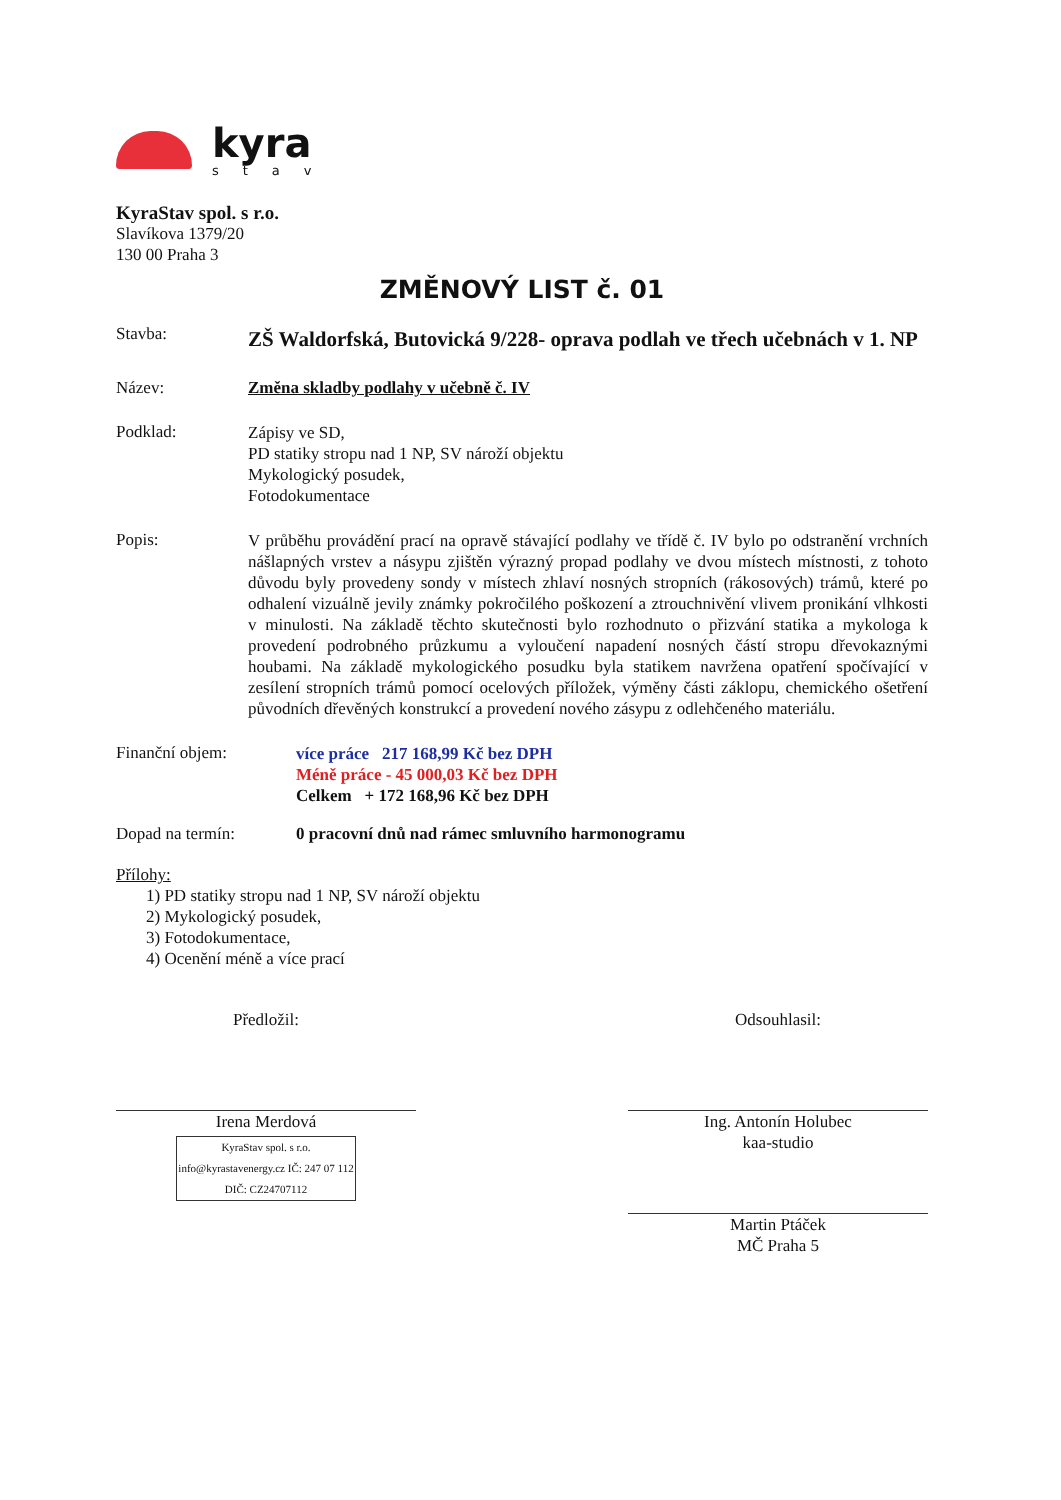kyra
stav
KyraStav spol. s r.o.
Slavíkova 1379/20
130 00 Praha 3
ZMĚNOVÝ LIST č. 01
Stavba:
ZŠ Waldorfská, Butovická 9/228- oprava podlah ve třech učebnách v 1. NP
Název: Změna skladby podlahy v učebně č. IV
Podklad:
Zápisy ve SD,
PD statiky stropu nad 1 NP, SV nároží objektu
Mykologický posudek,
Fotodokumentace
Popis:
V průběhu provádění prací na opravě stávající podlahy ve třídě č. IV bylo po odstranění vrchních nášlapných vrstev a násypu zjištěn výrazný propad podlahy ve dvou místech místnosti, z tohoto důvodu byly provedeny sondy v místech zhlaví nosných stropních (rákosových) trámů, které po odhalení vizuálně jevily známky pokročilého poškození a ztrouchnivění vlivem pronikání vlhkosti v minulosti. Na základě těchto skutečnosti bylo rozhodnuto o přizvání statika a mykologa k provedení podrobného průzkumu a vyloučení napadení nosných částí stropu dřevokaznými houbami. Na základě mykologického posudku byla statikem navržena opatření spočívající v zesílení stropních trámů pomocí ocelových příložek, výměny části záklopu, chemického ošetření původních dřevěných konstrukcí a provedení nového zásypu z odlehčeného materiálu.
Finanční objem:
více práce 217 168,99 Kč bez DPH
Méně práce - 45 000,03 Kč bez DPH
Celkem + 172 168,96 Kč bez DPH
Dopad na termín: 0 pracovní dnů nad rámec smluvního harmonogramu
Přílohy:
1) PD statiky stropu nad 1 NP, SV nároží objektu
2) Mykologický posudek,
3) Fotodokumentace,
4) Ocenění méně a více prací
Předložil:
Irena Merdová
KyraStav spol. s r.o. info@kyrastavenergy.cz IČ: 247 07 112 DIČ: CZ24707112
Odsouhlasil:
Ing. Antonín Holubec
kaa-studio
Martin Ptáček
MČ Praha 5